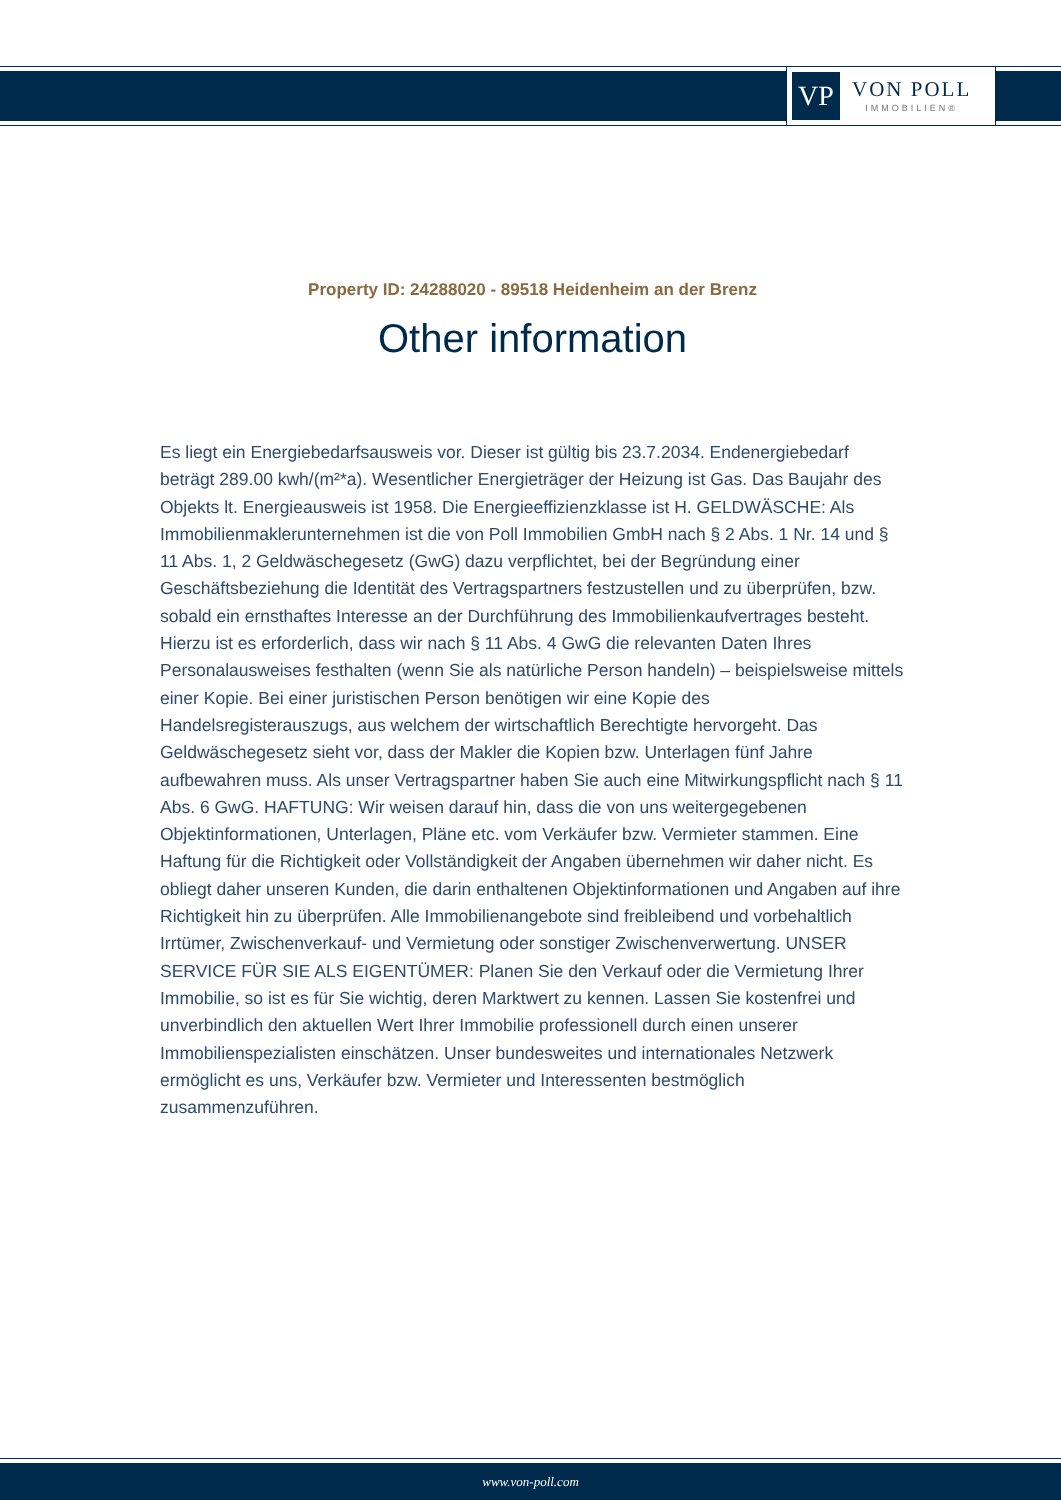VP
VON POLL
IMMOBILIEN®
Property ID: 24288020 - 89518 Heidenheim an der Brenz
Other information
Es liegt ein Energiebedarfsausweis vor. Dieser ist gültig bis 23.7.2034. Endenergiebedarf beträgt 289.00 kwh/(m²*a). Wesentlicher Energieträger der Heizung ist Gas. Das Baujahr des Objekts lt. Energieausweis ist 1958. Die Energieeffizienzklasse ist H. GELDWÄSCHE: Als Immobilienmaklerunternehmen ist die von Poll Immobilien GmbH nach § 2 Abs. 1 Nr. 14 und § 11 Abs. 1, 2 Geldwäschegesetz (GwG) dazu verpflichtet, bei der Begründung einer Geschäftsbeziehung die Identität des Vertragspartners festzustellen und zu überprüfen, bzw. sobald ein ernsthaftes Interesse an der Durchführung des Immobilienkaufvertrages besteht. Hierzu ist es erforderlich, dass wir nach § 11 Abs. 4 GwG die relevanten Daten Ihres Personalausweises festhalten (wenn Sie als natürliche Person handeln) – beispielsweise mittels einer Kopie. Bei einer juristischen Person benötigen wir eine Kopie des Handelsregisterauszugs, aus welchem der wirtschaftlich Berechtigte hervorgeht. Das Geldwäschegesetz sieht vor, dass der Makler die Kopien bzw. Unterlagen fünf Jahre aufbewahren muss. Als unser Vertragspartner haben Sie auch eine Mitwirkungspflicht nach § 11 Abs. 6 GwG. HAFTUNG: Wir weisen darauf hin, dass die von uns weitergegebenen Objektinformationen, Unterlagen, Pläne etc. vom Verkäufer bzw. Vermieter stammen. Eine Haftung für die Richtigkeit oder Vollständigkeit der Angaben übernehmen wir daher nicht. Es obliegt daher unseren Kunden, die darin enthaltenen Objektinformationen und Angaben auf ihre Richtigkeit hin zu überprüfen. Alle Immobilienangebote sind freibleibend und vorbehaltlich Irrtümer, Zwischenverkauf- und Vermietung oder sonstiger Zwischenverwertung. UNSER SERVICE FÜR SIE ALS EIGENTÜMER: Planen Sie den Verkauf oder die Vermietung Ihrer Immobilie, so ist es für Sie wichtig, deren Marktwert zu kennen. Lassen Sie kostenfrei und unverbindlich den aktuellen Wert Ihrer Immobilie professionell durch einen unserer Immobilienspezialisten einschätzen. Unser bundesweites und internationales Netzwerk ermöglicht es uns, Verkäufer bzw. Vermieter und Interessenten bestmöglich zusammenzuführen.
www.von-poll.com